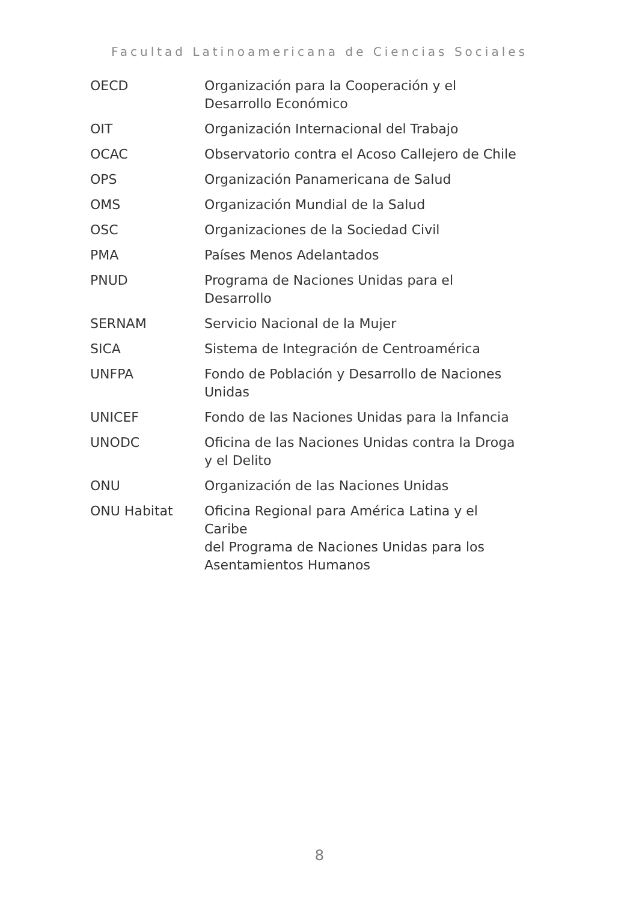Facultad Latinoamericana de Ciencias Sociales
| OECD | Organización para la Cooperación y el Desarrollo Económico |
| OIT | Organización Internacional del Trabajo |
| OCAC | Observatorio contra el Acoso Callejero de Chile |
| OPS | Organización Panamericana de Salud |
| OMS | Organización Mundial de la Salud |
| OSC | Organizaciones de la Sociedad Civil |
| PMA | Países Menos Adelantados |
| PNUD | Programa de Naciones Unidas para el Desarrollo |
| SERNAM | Servicio Nacional de la Mujer |
| SICA | Sistema de Integración de Centroamérica |
| UNFPA | Fondo de Población y Desarrollo de Naciones Unidas |
| UNICEF | Fondo de las Naciones Unidas para la Infancia |
| UNODC | Oficina de las Naciones Unidas contra la Droga y el Delito |
| ONU | Organización de las Naciones Unidas |
| ONU Habitat | Oficina Regional para América Latina y el Caribe del Programa de Naciones Unidas para los Asentamientos Humanos |
8